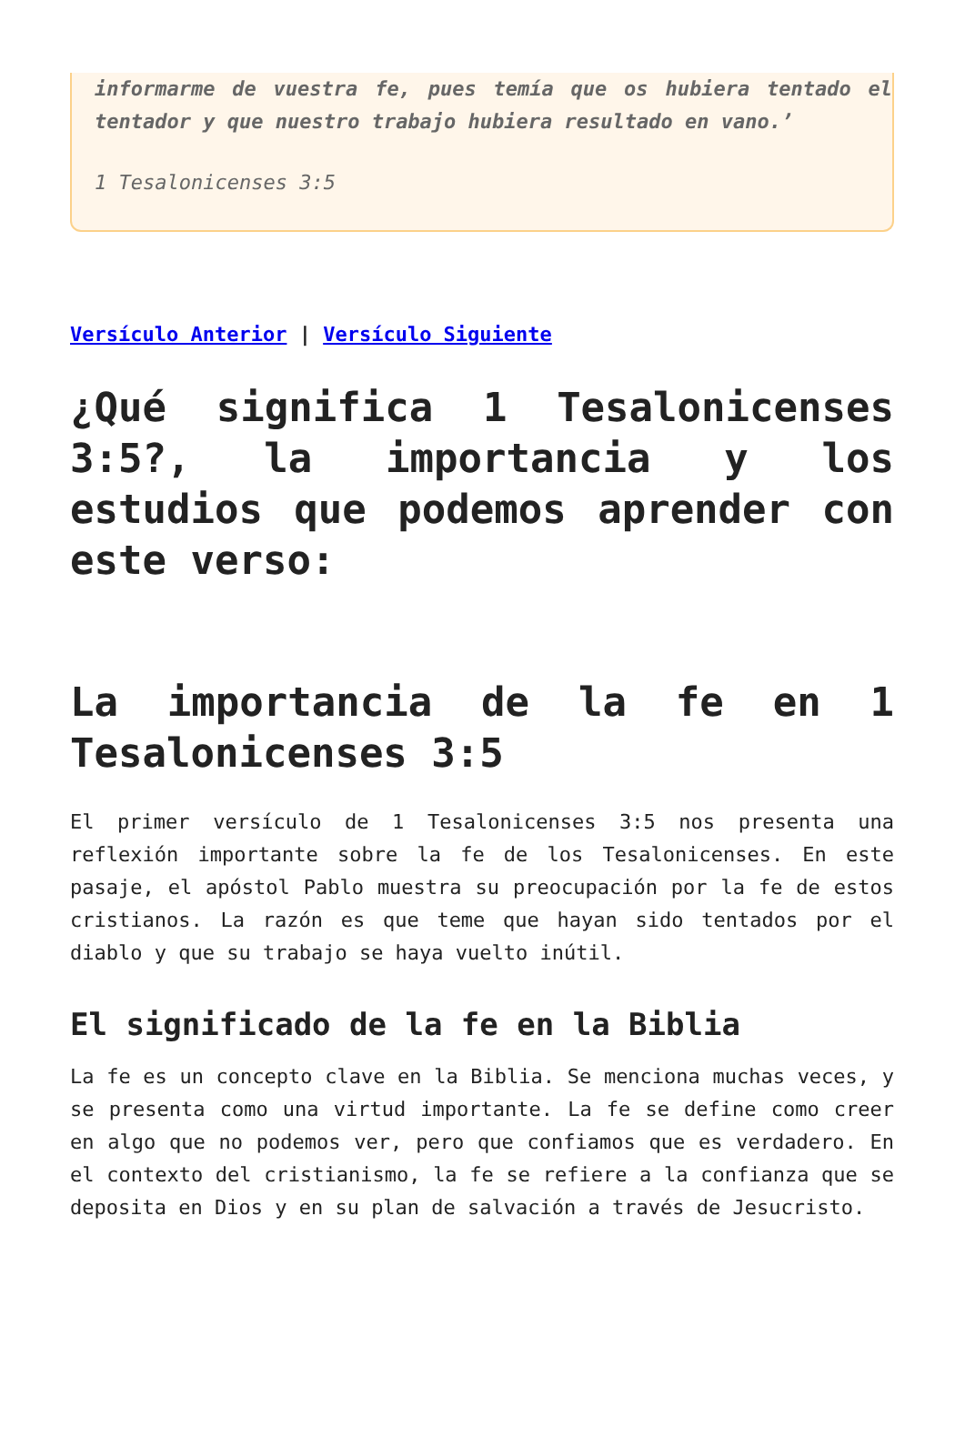informarme de vuestra fe, pues temía que os hubiera tentado el tentador y que nuestro trabajo hubiera resultado en vano.’
1 Tesalonicenses 3:5
Versículo Anterior | Versículo Siguiente
¿Qué significa 1 Tesalonicenses 3:5?, la importancia y los estudios que podemos aprender con este verso:
La importancia de la fe en 1 Tesalonicenses 3:5
El primer versículo de 1 Tesalonicenses 3:5 nos presenta una reflexión importante sobre la fe de los Tesalonicenses. En este pasaje, el apóstol Pablo muestra su preocupación por la fe de estos cristianos. La razón es que teme que hayan sido tentados por el diablo y que su trabajo se haya vuelto inútil.
El significado de la fe en la Biblia
La fe es un concepto clave en la Biblia. Se menciona muchas veces, y se presenta como una virtud importante. La fe se define como creer en algo que no podemos ver, pero que confiamos que es verdadero. En el contexto del cristianismo, la fe se refiere a la confianza que se deposita en Dios y en su plan de salvación a través de Jesucristo.